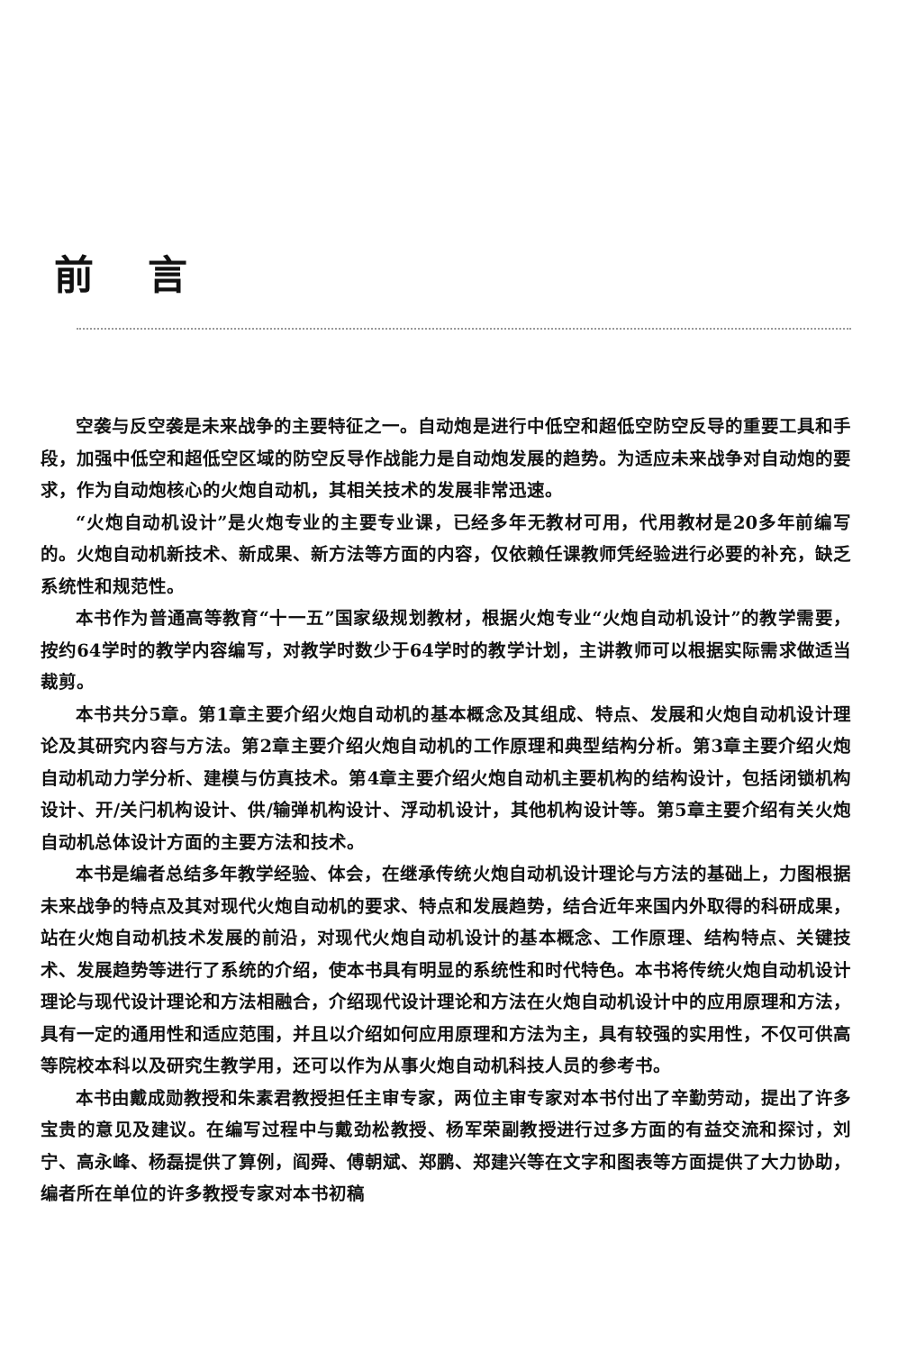前言
空袭与反空袭是未来战争的主要特征之一。自动炮是进行中低空和超低空防空反导的重要工具和手段，加强中低空和超低空区域的防空反导作战能力是自动炮发展的趋势。为适应未来战争对自动炮的要求，作为自动炮核心的火炮自动机，其相关技术的发展非常迅速。
“火炮自动机设计”是火炮专业的主要专业课，已经多年无教材可用，代用教材是20多年前编写的。火炮自动机新技术、新成果、新方法等方面的内容，仅依赖任课教师凭经验进行必要的补充，缺乏系统性和规范性。
本书作为普通高等教育“十一五”国家级规划教材，根据火炮专业“火炮自动机设计”的教学需要，按约64学时的教学内容编写，对教学时数少于64学时的教学计划，主讲教师可以根据实际需求做适当裁剪。
本书共分5章。第1章主要介绍火炮自动机的基本概念及其组成、特点、发展和火炮自动机设计理论及其研究内容与方法。第2章主要介绍火炮自动机的工作原理和典型结构分析。第3章主要介绍火炮自动机动力学分析、建模与仿真技术。第4章主要介绍火炮自动机主要机构的结构设计，包括闭锁机构设计、开/关闩机构设计、供/输弹机构设计、浮动机设计，其他机构设计等。第5章主要介绍有关火炮自动机总体设计方面的主要方法和技术。
本书是编者总结多年教学经验、体会，在继承传统火炮自动机设计理论与方法的基础上，力图根据未来战争的特点及其对现代火炮自动机的要求、特点和发展趋势，结合近年来国内外取得的科研成果，站在火炮自动机技术发展的前沿，对现代火炮自动机设计的基本概念、工作原理、结构特点、关键技术、发展趋势等进行了系统的介绍，使本书具有明显的系统性和时代特色。本书将传统火炮自动机设计理论与现代设计理论和方法相融合，介绍现代设计理论和方法在火炮自动机设计中的应用原理和方法，具有一定的通用性和适应范围，并且以介绍如何应用原理和方法为主，具有较强的实用性，不仅可供高等院校本科以及研究生教学用，还可以作为从事火炮自动机科技人员的参考书。
本书由戴成勋教授和朱素君教授担任主审专家，两位主审专家对本书付出了辛勤劳动，提出了许多宝贵的意见及建议。在编写过程中与戴劲松教授、杨军荣副教授进行过多方面的有益交流和探讨，刘宁、高永峰、杨磊提供了算例，阎舜、傅朝斌、郑鹏、郑建兴等在文字和图表等方面提供了大力协助，编者所在单位的许多教授专家对本书初稿